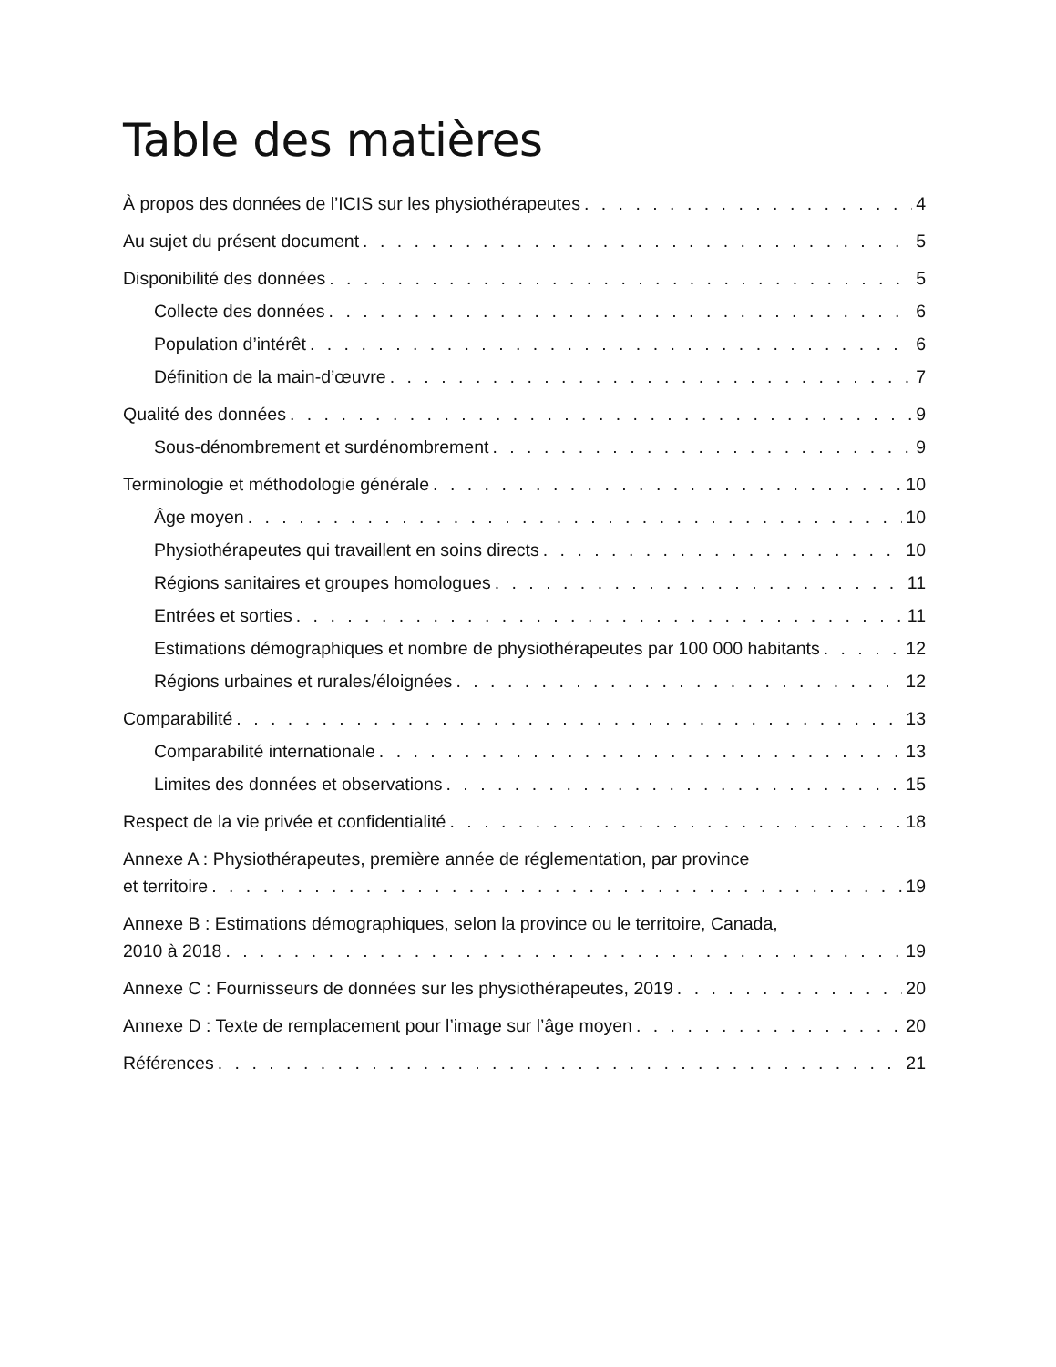Table des matières
À propos des données de l’ICIS sur les physiothérapeutes 4
Au sujet du présent document 5
Disponibilité des données 5
Collecte des données 6
Population d’intérêt 6
Définition de la main-d’œuvre 7
Qualité des données 9
Sous-dénombrement et surdénombrement 9
Terminologie et méthodologie générale 10
Âge moyen 10
Physiothérapeutes qui travaillent en soins directs 10
Régions sanitaires et groupes homologues 11
Entrées et sorties 11
Estimations démographiques et nombre de physiothérapeutes par 100 000 habitants 12
Régions urbaines et rurales/éloignées 12
Comparabilité 13
Comparabilité internationale 13
Limites des données et observations 15
Respect de la vie privée et confidentialité 18
Annexe A : Physiothérapeutes, première année de réglementation, par province
et territoire 19
Annexe B : Estimations démographiques, selon la province ou le territoire, Canada,
2010 à 2018 19
Annexe C : Fournisseurs de données sur les physiothérapeutes, 2019 20
Annexe D : Texte de remplacement pour l’image sur l’âge moyen 20
Références 21